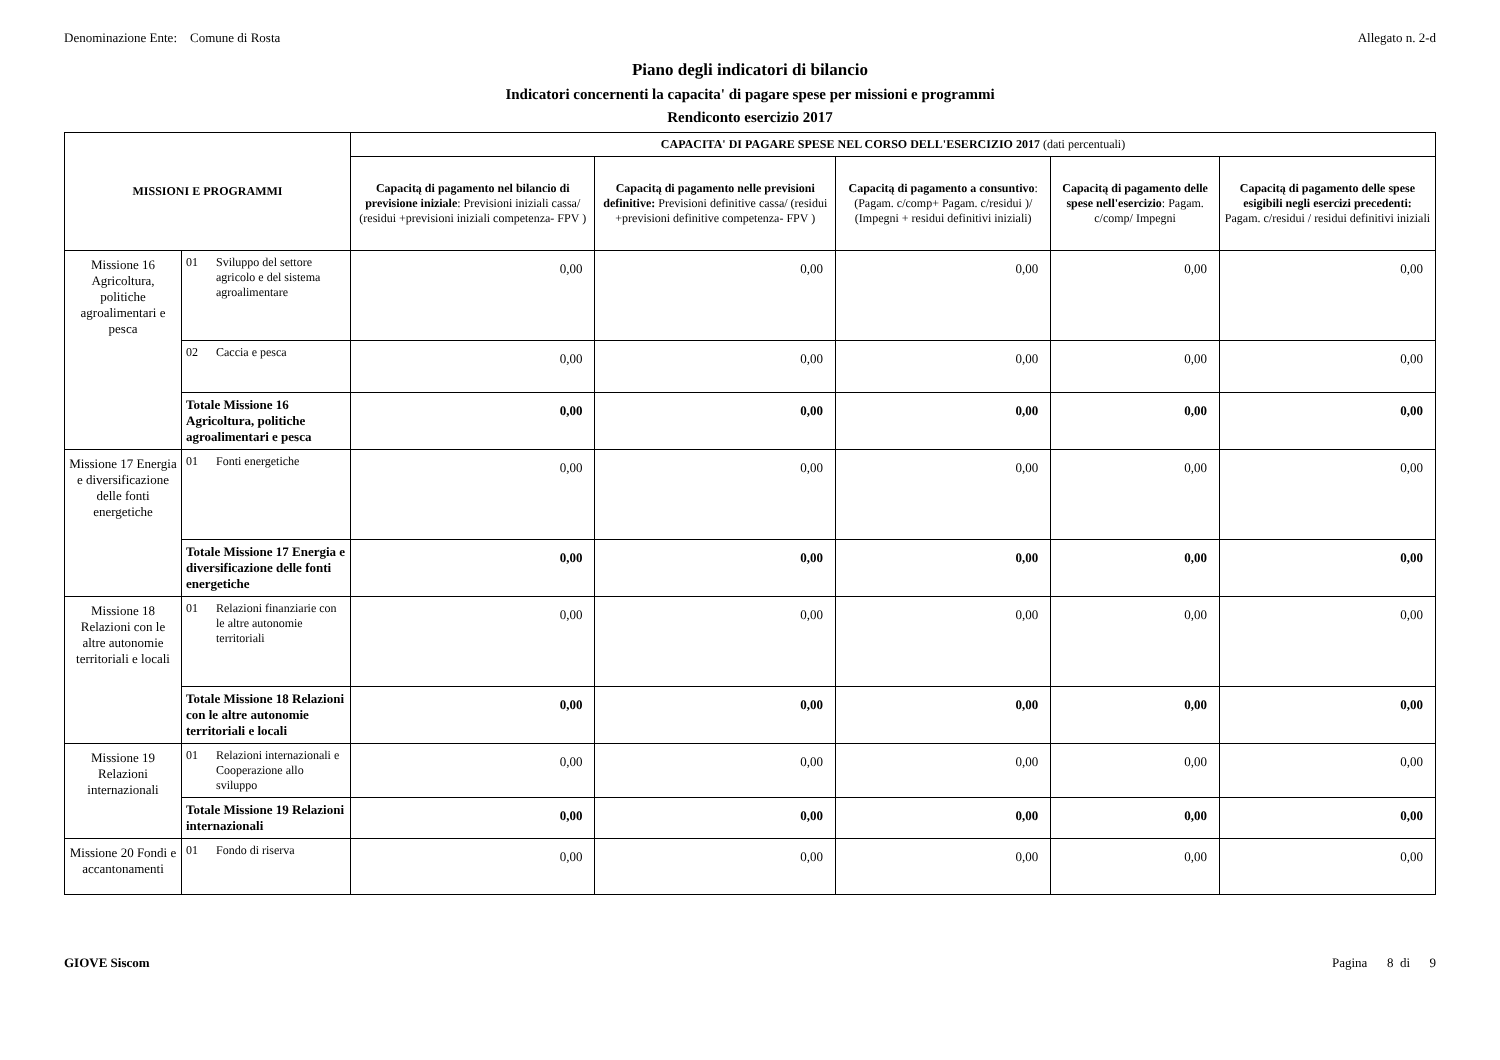Denominazione Ente: Comune di Rosta Allegato n. 2-d
Piano degli indicatori di bilancio
Indicatori concernenti la capacita' di pagare spese per missioni e programmi
Rendiconto esercizio 2017
| MISSIONI E PROGRAMMI | | CAPACITA' DI PAGARE SPESE NEL CORSO DELL'ESERCIZIO 2017 (dati percentuali) | | | | |
| --- | --- | --- | --- | --- | --- | --- |
| | | Capacitą di pagamento nel bilancio di previsione iniziale : Previsioni iniziali cassa/ (residui +previsioni iniziali competenza- FPV ) | Capacitą di pagamento nelle previsioni definitive: Previsioni definitive cassa/ (residui +previsioni definitive competenza- FPV ) | Capacitą di pagamento a consuntivo : (Pagam. c/comp+ Pagam. c/residui )/ (Impegni + residui definitivi iniziali) | Capacitą di pagamento delle spese nell'esercizio : Pagam. c/comp/ Impegni | Capacitą di pagamento delle spese esigibili negli esercizi precedenti: Pagam. c/residui / residui definitivi iniziali |
| Missione 16 Agricoltura, politiche agroalimentari e pesca | 01 Sviluppo del settore agricolo e del sistema agroalimentare | 0,00 | 0,00 | 0,00 | 0,00 | 0,00 |
| | 02 Caccia e pesca | 0,00 | 0,00 | 0,00 | 0,00 | 0,00 |
| | Totale Missione 16 Agricoltura, politiche agroalimentari e pesca | 0,00 | 0,00 | 0,00 | 0,00 | 0,00 |
| Missione 17 Energia e diversificazione delle fonti energetiche | 01 Fonti energetiche | 0,00 | 0,00 | 0,00 | 0,00 | 0,00 |
| | Totale Missione 17 Energia e diversificazione delle fonti energetiche | 0,00 | 0,00 | 0,00 | 0,00 | 0,00 |
| Missione 18 Relazioni con le altre autonomie territoriali e locali | 01 Relazioni finanziarie con le altre autonomie territoriali | 0,00 | 0,00 | 0,00 | 0,00 | 0,00 |
| | Totale Missione 18 Relazioni con le altre autonomie territoriali e locali | 0,00 | 0,00 | 0,00 | 0,00 | 0,00 |
| Missione 19 Relazioni internazionali | 01 Relazioni internazionali e Cooperazione allo sviluppo | 0,00 | 0,00 | 0,00 | 0,00 | 0,00 |
| | Totale Missione 19 Relazioni internazionali | 0,00 | 0,00 | 0,00 | 0,00 | 0,00 |
| Missione 20 Fondi e accantonamenti | 01 Fondo di riserva | 0,00 | 0,00 | 0,00 | 0,00 | 0,00 |
GIOVE Siscom Pagina 8 di 9